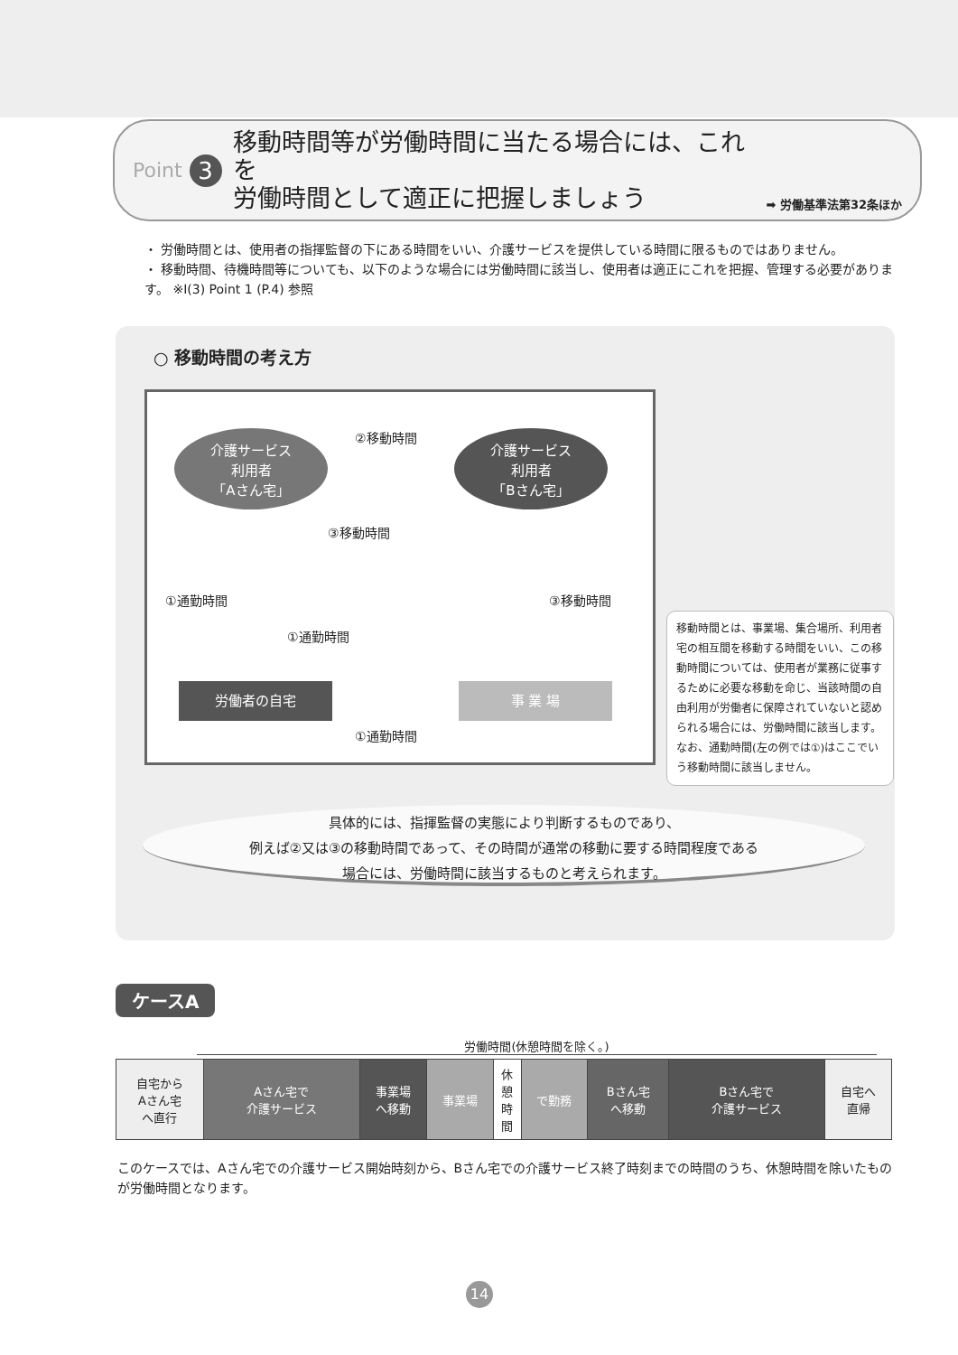Point 3
移動時間等が労働時間に当たる場合には、これを
労働時間として適正に把握しましょう
➡ 労働基準法第32条ほか
・ 労働時間とは、使用者の指揮監督の下にある時間をいい、介護サービスを提供している時間に限るものではありません。
・ 移動時間、待機時間等についても、以下のような場合には労働時間に該当し、使用者は適正にこれを把握、管理する必要があります。 ※Ⅰ(3) Point 1 (P.4) 参照
○ 移動時間の考え方
介護サービス
利用者
「Aさん宅」
②移動時間
介護サービス
利用者
「Bさん宅」
③移動時間
①通勤時間 ③移動時間
①通勤時間
労働者の自宅 事 業 場
①通勤時間
移動時間とは、事業場、集合場所、利用者宅の相互間を移動する時間をいい、この移動時間については、使用者が業務に従事するために必要な移動を命じ、当該時間の自由利用が労働者に保障されていないと認められる場合には、労働時間に該当します。
なお、通勤時間(左の例では①)はここでいう移動時間に該当しません。
具体的には、指揮監督の実態により判断するものであり、
例えば②又は③の移動時間であって、その時間が通常の移動に要する時間程度である
場合には、労働時間に該当するものと考えられます。
ケースA
労働時間(休憩時間を除く。)
| 自宅から Aさん宅 へ直行 | Aさん宅で 介護サービス | 事業場 へ移動 | 事業場 | 休 憩 時 間 | で勤務 | Bさん宅 へ移動 | Bさん宅で 介護サービス | 自宅へ 直帰 |
このケースでは、Aさん宅での介護サービス開始時刻から、Bさん宅での介護サービス終了時刻までの時間のうち、休憩時間を除いたものが労働時間となります。
14